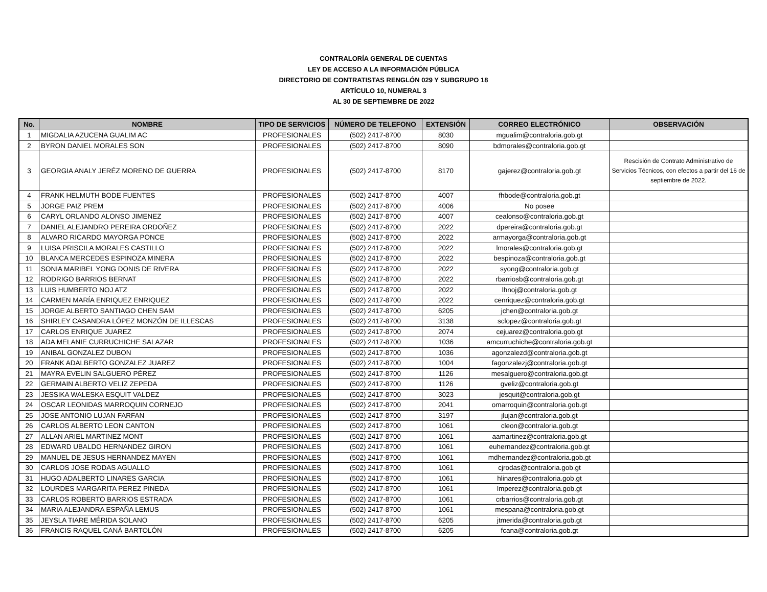CONTRALORÍA GENERAL DE CUENTAS
LEY DE ACCESO A LA INFORMACIÓN PÚBLICA
DIRECTORIO DE CONTRATISTAS RENGLÓN 029 Y SUBGRUPO 18
ARTÍCULO 10, NUMERAL 3
AL 30 DE SEPTIEMBRE DE 2022
| No. | NOMBRE | TIPO DE SERVICIOS | NÚMERO DE TELEFONO | EXTENSIÓN | CORREO ELECTRÓNICO | OBSERVACIÓN |
| --- | --- | --- | --- | --- | --- | --- |
| 1 | MIGDALIA AZUCENA GUALIM AC | PROFESIONALES | (502) 2417-8700 | 8030 | mgualim@contraloria.gob.gt | |
| 2 | BYRON DANIEL MORALES SON | PROFESIONALES | (502) 2417-8700 | 8090 | bdmorales@contraloria.gob.gt | |
| 3 | GEORGIA ANALY JERÉZ MORENO DE GUERRA | PROFESIONALES | (502) 2417-8700 | 8170 | gajerez@contraloria.gob.gt | Rescisión de Contrato Administrativo de Servicios Técnicos, con efectos a partir del 16 de septiembre de 2022. |
| 4 | FRANK HELMUTH BODE FUENTES | PROFESIONALES | (502) 2417-8700 | 4007 | fhbode@contraloria.gob.gt | |
| 5 | JORGE PAIZ PREM | PROFESIONALES | (502) 2417-8700 | 4006 | No posee | |
| 6 | CARYL ORLANDO ALONSO JIMENEZ | PROFESIONALES | (502) 2417-8700 | 4007 | cealonso@contraloria.gob.gt | |
| 7 | DANIEL ALEJANDRO PEREIRA ORDOÑEZ | PROFESIONALES | (502) 2417-8700 | 2022 | dpereira@contraloria.gob.gt | |
| 8 | ALVARO RICARDO MAYORGA PONCE | PROFESIONALES | (502) 2417-8700 | 2022 | armayorga@contraloria.gob.gt | |
| 9 | LUISA PRISCILA MORALES CASTILLO | PROFESIONALES | (502) 2417-8700 | 2022 | lmorales@contraloria.gob.gt | |
| 10 | BLANCA MERCEDES ESPINOZA MINERA | PROFESIONALES | (502) 2417-8700 | 2022 | bespinoza@contraloria.gob.gt | |
| 11 | SONIA MARIBEL YONG DONIS DE RIVERA | PROFESIONALES | (502) 2417-8700 | 2022 | syong@contraloria.gob.gt | |
| 12 | RODRIGO BARRIOS BERNAT | PROFESIONALES | (502) 2417-8700 | 2022 | rbarriosb@contraloria.gob.gt | |
| 13 | LUIS HUMBERTO NOJ ATZ | PROFESIONALES | (502) 2417-8700 | 2022 | lhnoj@contraloria.gob.gt | |
| 14 | CARMEN MARÍA ENRIQUEZ ENRIQUEZ | PROFESIONALES | (502) 2417-8700 | 2022 | cenriquez@contraloria.gob.gt | |
| 15 | JORGE ALBERTO SANTIAGO CHEN SAM | PROFESIONALES | (502) 2417-8700 | 6205 | jchen@contraloria.gob.gt | |
| 16 | SHIRLEY CASANDRA LÓPEZ MONZÓN DE ILLESCAS | PROFESIONALES | (502) 2417-8700 | 3138 | sclopez@contraloria.gob.gt | |
| 17 | CARLOS ENRIQUE JUAREZ | PROFESIONALES | (502) 2417-8700 | 2074 | cejuarez@contraloria.gob.gt | |
| 18 | ADA MELANIE CURRUCHICHE SALAZAR | PROFESIONALES | (502) 2417-8700 | 1036 | amcurruchiche@contraloria.gob.gt | |
| 19 | ANIBAL GONZALEZ DUBON | PROFESIONALES | (502) 2417-8700 | 1036 | agonzalezd@contraloria.gob.gt | |
| 20 | FRANK ADALBERTO GONZALEZ JUAREZ | PROFESIONALES | (502) 2417-8700 | 1004 | fagonzalezj@contraloria.gob.gt | |
| 21 | MAYRA EVELIN SALGUERO PÉREZ | PROFESIONALES | (502) 2417-8700 | 1126 | mesalguero@contraloria.gob.gt | |
| 22 | GERMAIN ALBERTO VELIZ ZEPEDA | PROFESIONALES | (502) 2417-8700 | 1126 | gveliz@contraloria.gob.gt | |
| 23 | JESSIKA WALESKA ESQUIT VALDEZ | PROFESIONALES | (502) 2417-8700 | 3023 | jesquit@contraloria.gob.gt | |
| 24 | OSCAR LEONIDAS MARROQUIN CORNEJO | PROFESIONALES | (502) 2417-8700 | 2041 | omarroquin@contraloria.gob.gt | |
| 25 | JOSE ANTONIO LUJAN FARFAN | PROFESIONALES | (502) 2417-8700 | 3197 | jlujan@contraloria.gob.gt | |
| 26 | CARLOS ALBERTO LEON CANTON | PROFESIONALES | (502) 2417-8700 | 1061 | cleon@contraloria.gob.gt | |
| 27 | ALLAN ARIEL MARTINEZ MONT | PROFESIONALES | (502) 2417-8700 | 1061 | aamartinez@contraloria.gob.gt | |
| 28 | EDWARD UBALDO HERNANDEZ GIRON | PROFESIONALES | (502) 2417-8700 | 1061 | euhernandez@contraloria.gob.gt | |
| 29 | MANUEL DE JESUS HERNANDEZ MAYEN | PROFESIONALES | (502) 2417-8700 | 1061 | mdhernandez@contraloria.gob.gt | |
| 30 | CARLOS JOSE RODAS AGUALLO | PROFESIONALES | (502) 2417-8700 | 1061 | cjrodas@contraloria.gob.gt | |
| 31 | HUGO ADALBERTO LINARES GARCIA | PROFESIONALES | (502) 2417-8700 | 1061 | hlinares@contraloria.gob.gt | |
| 32 | LOURDES MARGARITA PEREZ PINEDA | PROFESIONALES | (502) 2417-8700 | 1061 | lmperez@contraloria.gob.gt | |
| 33 | CARLOS ROBERTO BARRIOS ESTRADA | PROFESIONALES | (502) 2417-8700 | 1061 | crbarrios@contraloria.gob.gt | |
| 34 | MARIA ALEJANDRA ESPAÑA LEMUS | PROFESIONALES | (502) 2417-8700 | 1061 | mespana@contraloria.gob.gt | |
| 35 | JEYSLA TIARE MÉRIDA SOLANO | PROFESIONALES | (502) 2417-8700 | 6205 | jtmerida@contraloria.gob.gt | |
| 36 | FRANCIS RAQUEL CANÁ BARTOLÓN | PROFESIONALES | (502) 2417-8700 | 6205 | fcana@contraloria.gob.gt | |